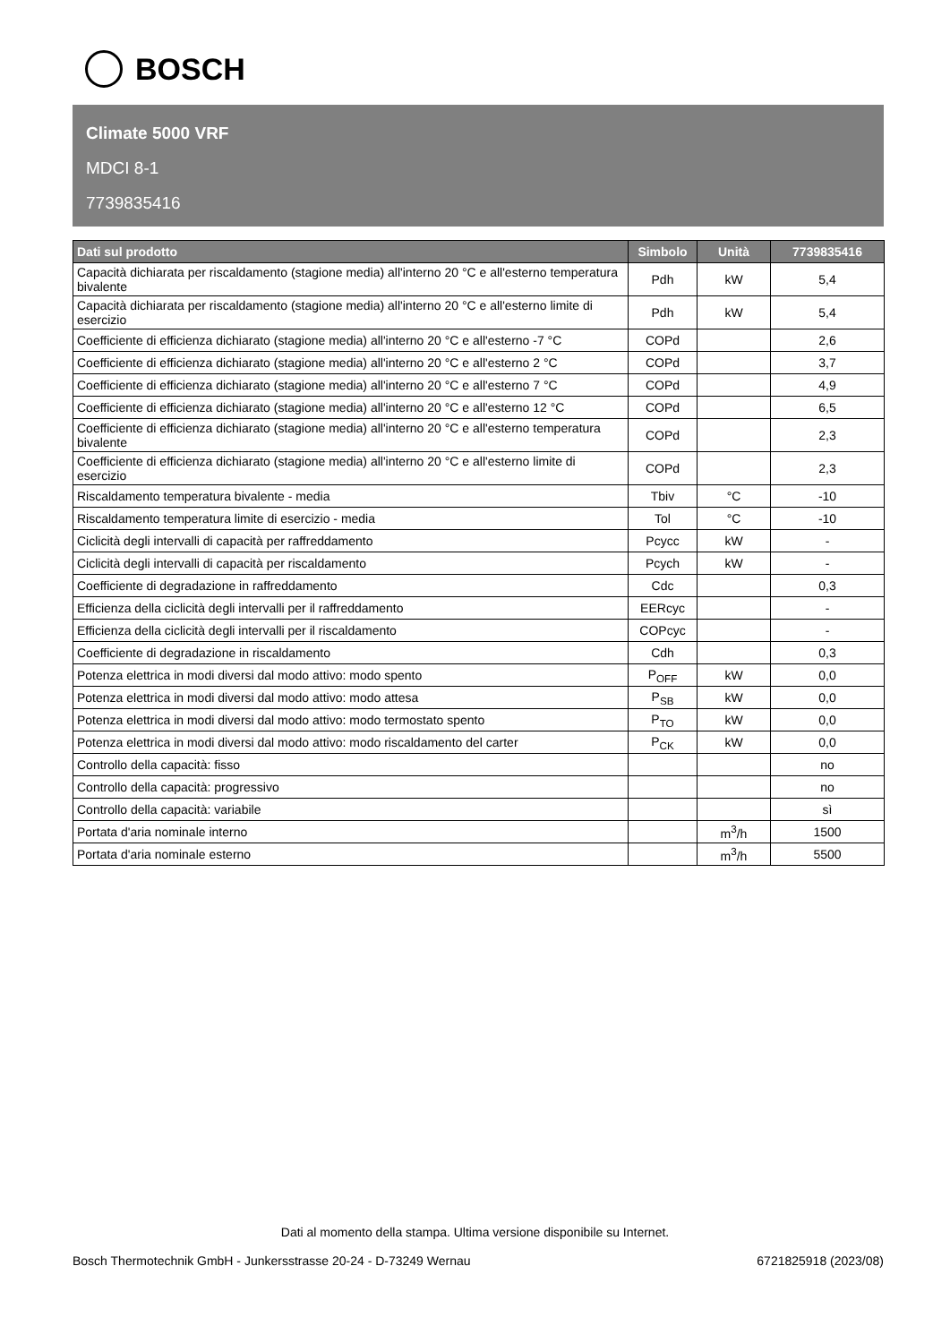BOSCH
Climate 5000 VRF
MDCI 8-1
7739835416
| Dati sul prodotto | Simbolo | Unità | 7739835416 |
| --- | --- | --- | --- |
| Capacità dichiarata per riscaldamento (stagione media) all'interno 20 °C e all'esterno temperatura bivalente | Pdh | kW | 5,4 |
| Capacità dichiarata per riscaldamento (stagione media) all'interno 20 °C e all'esterno limite di esercizio | Pdh | kW | 5,4 |
| Coefficiente di efficienza dichiarato (stagione media) all'interno 20 °C e all'esterno -7 °C | COPd | | 2,6 |
| Coefficiente di efficienza dichiarato (stagione media) all'interno 20 °C e all'esterno 2 °C | COPd | | 3,7 |
| Coefficiente di efficienza dichiarato (stagione media) all'interno 20 °C e all'esterno 7 °C | COPd | | 4,9 |
| Coefficiente di efficienza dichiarato (stagione media) all'interno 20 °C e all'esterno 12 °C | COPd | | 6,5 |
| Coefficiente di efficienza dichiarato (stagione media) all'interno 20 °C e all'esterno temperatura bivalente | COPd | | 2,3 |
| Coefficiente di efficienza dichiarato (stagione media) all'interno 20 °C e all'esterno limite di esercizio | COPd | | 2,3 |
| Riscaldamento temperatura bivalente - media | Tbiv | °C | -10 |
| Riscaldamento temperatura limite di esercizio - media | Tol | °C | -10 |
| Ciclicità degli intervalli di capacità per raffreddamento | Pcycc | kW | - |
| Ciclicità degli intervalli di capacità per riscaldamento | Pcych | kW | - |
| Coefficiente di degradazione in raffreddamento | Cdc | | 0,3 |
| Efficienza della ciclicità degli intervalli per il raffreddamento | EERcyc | | - |
| Efficienza della ciclicità degli intervalli per il riscaldamento | COPcyc | | - |
| Coefficiente di degradazione in riscaldamento | Cdh | | 0,3 |
| Potenza elettrica in modi diversi dal modo attivo: modo spento | P<sub>OFF</sub> | kW | 0,0 |
| Potenza elettrica in modi diversi dal modo attivo: modo attesa | P<sub>SB</sub> | kW | 0,0 |
| Potenza elettrica in modi diversi dal modo attivo: modo termostato spento | P<sub>TO</sub> | kW | 0,0 |
| Potenza elettrica in modi diversi dal modo attivo: modo riscaldamento del carter | P<sub>CK</sub> | kW | 0,0 |
| Controllo della capacità: fisso | | | no |
| Controllo della capacità: progressivo | | | no |
| Controllo della capacità: variabile | | | sì |
| Portata d'aria nominale interno | | m<sup>3</sup>/h | 1500 |
| Portata d'aria nominale esterno | | m<sup>3</sup>/h | 5500 |
Dati al momento della stampa. Ultima versione disponibile su Internet.
Bosch Thermotechnik GmbH - Junkersstrasse 20-24 - D-73249 Wernau 6721825918 (2023/08)